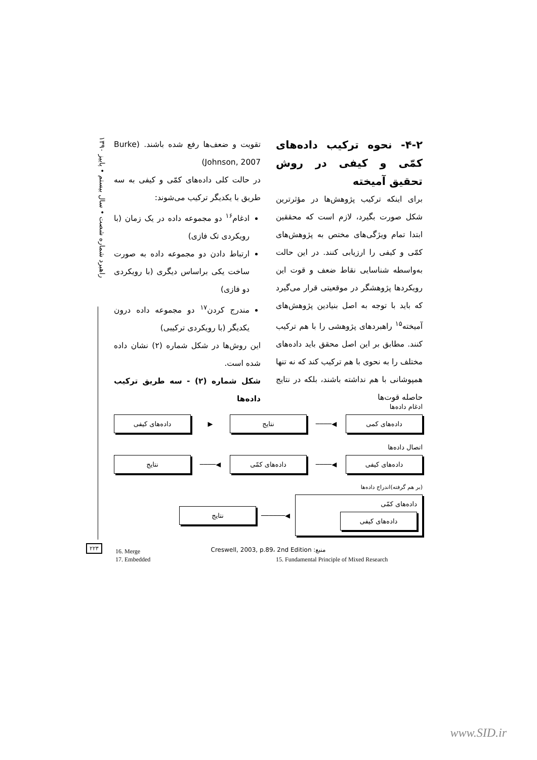راهبرد شماره شصت • سال بیستم • پاییز ۱۳۹۰
۴-۲- نحوه ترکیب داده‌های کمّی و کیفی در روش تحقیق آمیخته
برای اینکه ترکیب پژوهش‌ها در مؤثرترین شکل صورت بگیرد، لازم است که محققین ابتدا تمام ویژگی‌های مختص به پژوهش‌های کمّی و کیفی را ارزیابی کنند. در این حالت به‌واسطه شناسایی نقاط ضعف و قوت این رویکردها پژوهشگر در موقعیتی قرار می‌گیرد که باید با توجه به اصل بنیادین پژوهش‌های آمیخته<sup>۱۵</sup> راهبردهای پژوهشی را با هم ترکیب کنند. مطابق بر این اصل محقق باید داده‌های مختلف را به نحوی با هم ترکیب کند که نه تنها همپوشانی با هم نداشته باشند، بلکه در نتایج حاصله قوت‌ها
تقویت و ضعف‌ها رفع شده باشند. (Burke Johnson, 2007)
در حالت کلی داده‌های کمّی و کیفی به سه طریق با یکدیگر ترکیب می‌شوند:
ادغام<sup>۱۶</sup> دو مجموعه داده در یک زمان (با رویکردی تک فازی)
ارتباط دادن دو مجموعه داده به صورت ساخت یکی براساس دیگری (با رویکردی دو فازی)
مندرج کردن<sup>۱۷</sup> دو مجموعه داده درون یکدیگر (با رویکردی ترکیبی)
این روش‌ها در شکل شماره (۲) نشان داده شده است.
شکل شماره (۲) - سه طریق ترکیب داده‌ها
ادغام داده‌ها
داده‌های کمی
◀────
نتایج
▶
داده‌های کیفی
اتصال داده‌ها
داده‌های کیفی
◀────
داده‌های کمّی
◀────
نتایج
(بر هم گرفته)اندراج داده‌ها
داده‌های کمّی
داده‌های کیفی
◀──────
نتایج
منبع: Creswell, 2003, p.89، 2nd Edition
۲۲۳
16. Merge
17. Embedded
15. Fundamental Principle of Mixed Research
www.SID.ir